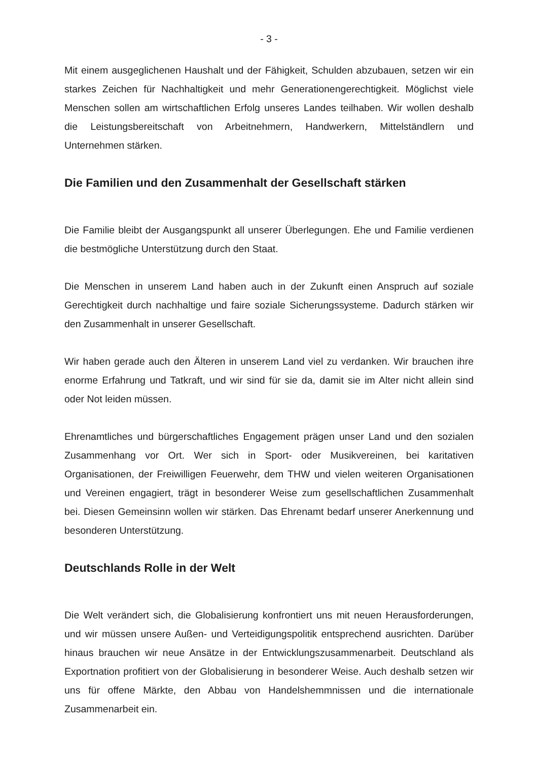- 3 -
Mit einem ausgeglichenen Haushalt und der Fähigkeit, Schulden abzubauen, setzen wir ein starkes Zeichen für Nachhaltigkeit und mehr Generationengerechtigkeit. Möglichst viele Menschen sollen am wirtschaftlichen Erfolg unseres Landes teilhaben. Wir wollen deshalb die Leistungsbereitschaft von Arbeitnehmern, Handwerkern, Mittelständlern und Unternehmen stärken.
Die Familien und den Zusammenhalt der Gesellschaft stärken
Die Familie bleibt der Ausgangspunkt all unserer Überlegungen. Ehe und Familie verdienen die bestmögliche Unterstützung durch den Staat.
Die Menschen in unserem Land haben auch in der Zukunft einen Anspruch auf soziale Gerechtigkeit durch nachhaltige und faire soziale Sicherungssysteme. Dadurch stärken wir den Zusammenhalt in unserer Gesellschaft.
Wir haben gerade auch den Älteren in unserem Land viel zu verdanken. Wir brauchen ihre enorme Erfahrung und Tatkraft, und wir sind für sie da, damit sie im Alter nicht allein sind oder Not leiden müssen.
Ehrenamtliches und bürgerschaftliches Engagement prägen unser Land und den sozialen Zusammenhang vor Ort. Wer sich in Sport- oder Musikvereinen, bei karitativen Organisationen, der Freiwilligen Feuerwehr, dem THW und vielen weiteren Organisationen und Vereinen engagiert, trägt in besonderer Weise zum gesellschaftlichen Zusammenhalt bei. Diesen Gemeinsinn wollen wir stärken. Das Ehrenamt bedarf unserer Anerkennung und besonderen Unterstützung.
Deutschlands Rolle in der Welt
Die Welt verändert sich, die Globalisierung konfrontiert uns mit neuen Herausforderungen, und wir müssen unsere Außen- und Verteidigungspolitik entsprechend ausrichten. Darüber hinaus brauchen wir neue Ansätze in der Entwicklungszusammenarbeit. Deutschland als Exportnation profitiert von der Globalisierung in besonderer Weise. Auch deshalb setzen wir uns für offene Märkte, den Abbau von Handelshemmnissen und die internationale Zusammenarbeit ein.